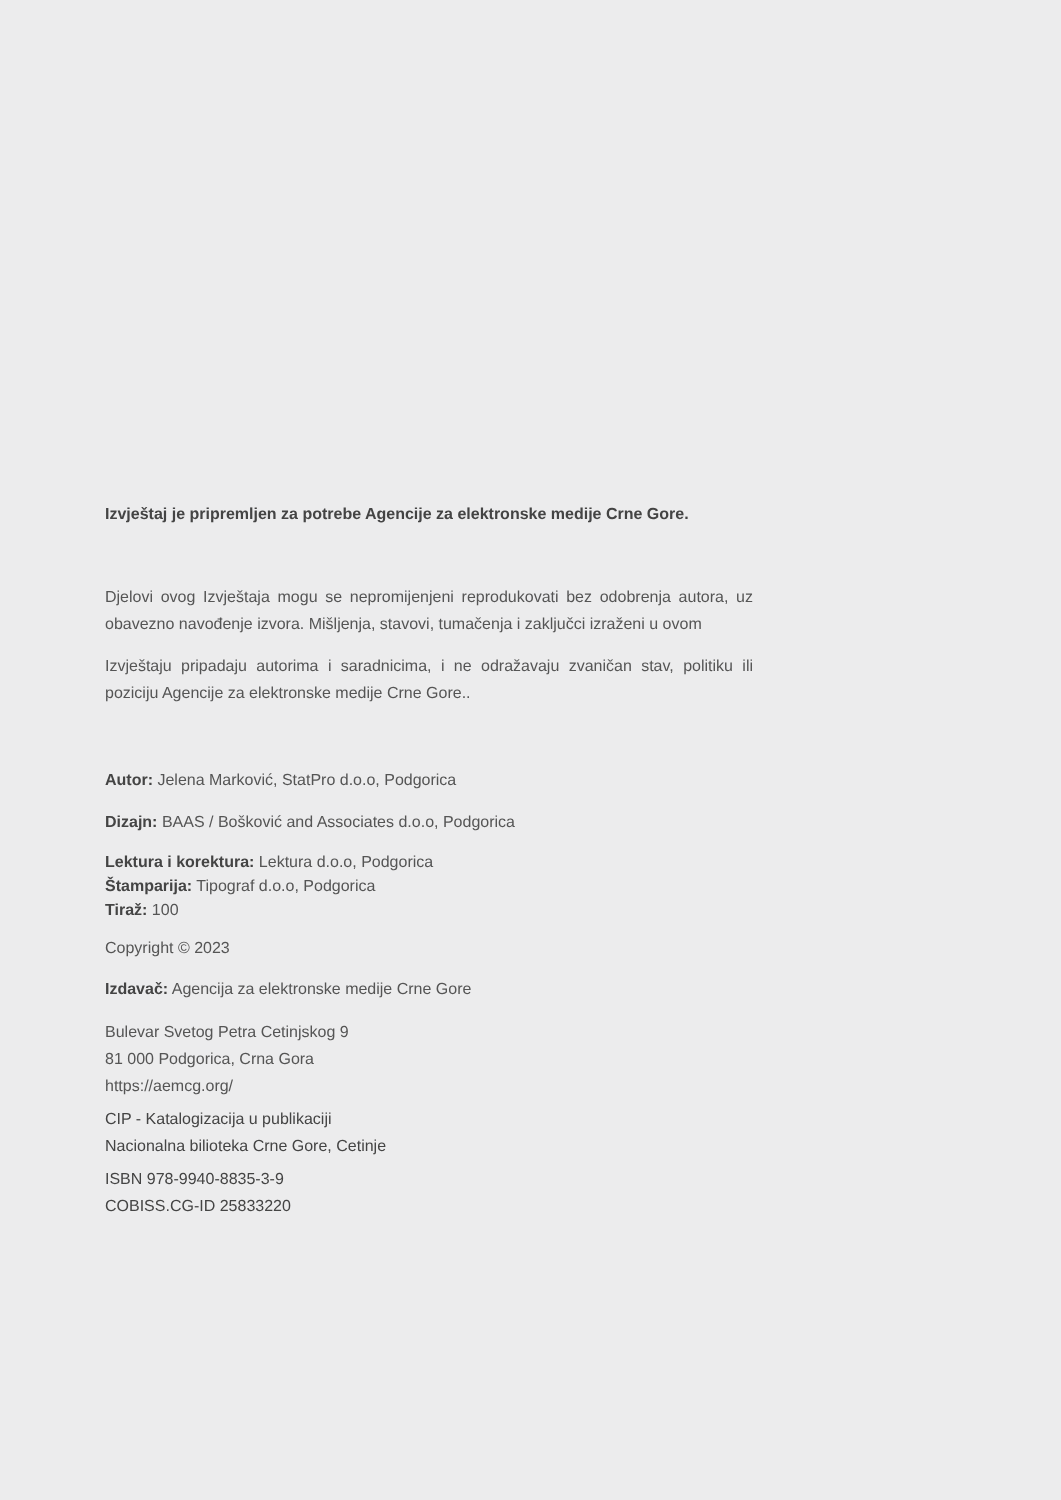Izvještaj je pripremljen za potrebe Agencije za elektronske medije Crne Gore.
Djelovi ovog Izvještaja mogu se nepromijenjeni reprodukovati bez odobrenja autora, uz obavezno navođenje izvora. Mišljenja, stavovi, tumačenja i zaključci izraženi u ovom
Izvještaju pripadaju autorima i saradnicima, i ne odražavaju zvaničan stav, politiku ili poziciju Agencije za elektronske medije Crne Gore..
Autor: Jelena Marković, StatPro d.o.o, Podgorica
Dizajn: BAAS / Bošković and Associates d.o.o, Podgorica
Lektura i korektura: Lektura d.o.o, Podgorica
Štamparija: Tipograf d.o.o, Podgorica
Tiraž: 100
Copyright © 2023
Izdavač: Agencija za elektronske medije Crne Gore
Bulevar Svetog Petra Cetinjskog 9
81 000 Podgorica, Crna Gora
https://aemcg.org/
CIP - Katalogizacija u publikaciji
Nacionalna bilioteka Crne Gore, Cetinje
ISBN 978-9940-8835-3-9
COBISS.CG-ID 25833220